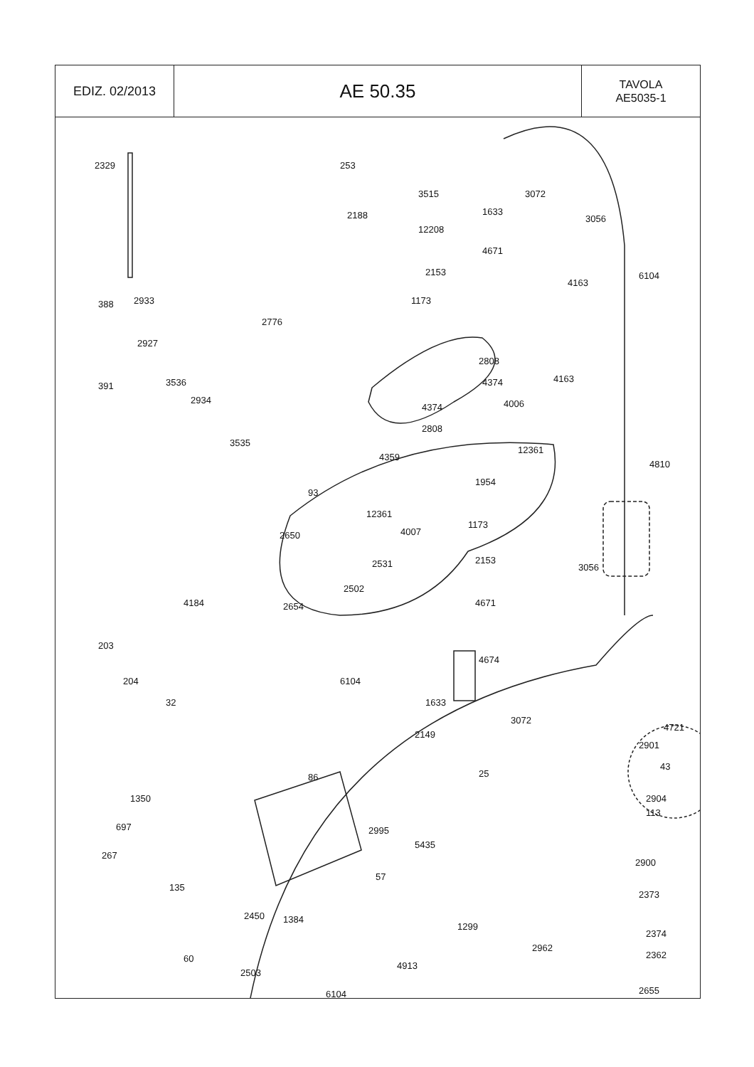EDIZ. 02/2013
AE 50.35
TAVOLA
AE5035-1
2329 253
3515 3072
1633
3056 2188
12208
4671
2153
4163
6104
388 2933 1173
2776
2927
2808
391 3536 4374 4163
2934
4374 4006
2808
3535
12361
4359
4810
1954
93
12361
4007
1173
2650
2531 2153
3056
2502
4671 2654 4184
203
4674
204 6104
32 1633
3072
4721
2149
2901
86 25
43
1350 2904
113
697 2995
5435
267
2900
57
135
2373
2450 1384
1299
2374
2962
60
4913
2362
2503
6104 2655